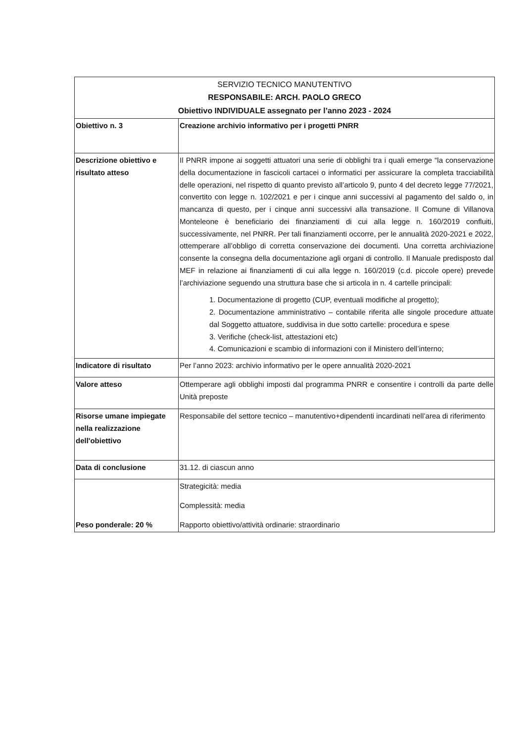| SERVIZIO TECNICO MANUTENTIVO RESPONSABILE: ARCH. PAOLO GRECO Obiettivo INDIVIDUALE assegnato per l’anno 2023 - 2024 | |
| --- | --- |
| Obiettivo n. 3 | Creazione archivio informativo per i progetti PNRR |
| Descrizione obiettivo e risultato atteso | Il PNRR impone ai soggetti attuatori una serie di obblighi tra i quali emerge “la conservazione della documentazione in fascicoli cartacei o informatici per assicurare la completa tracciabilità delle operazioni, nel rispetto di quanto previsto all’articolo 9, punto 4 del decreto legge 77/2021, convertito con legge n. 102/2021 e per i cinque anni successivi al pagamento del saldo o, in mancanza di questo, per i cinque anni successivi alla transazione. Il Comune di Villanova Monteleone è beneficiario dei finanziamenti di cui alla legge n. 160/2019 confluiti, successivamente, nel PNRR. Per tali finanziamenti occorre, per le annualità 2020-2021 e 2022, ottemperare all’obbligo di corretta conservazione dei documenti. Una corretta archiviazione consente la consegna della documentazione agli organi di controllo. Il Manuale predisposto dal MEF in relazione ai finanziamenti di cui alla legge n. 160/2019 (c.d. piccole opere) prevede l’archiviazione seguendo una struttura base che si articola in n. 4 cartelle principali: 1. Documentazione di progetto (CUP, eventuali modifiche al progetto); 2. Documentazione amministrativo – contabile riferita alle singole procedure attuate dal Soggetto attuatore, suddivisa in due sotto cartelle: procedura e spese 3. Verifiche (check-list, attestazioni etc) 4. Comunicazioni e scambio di informazioni con il Ministero dell’interno; |
| Indicatore di risultato | Per l’anno 2023: archivio informativo per le opere annualità 2020-2021 |
| Valore atteso | Ottemperare agli obblighi imposti dal programma PNRR e consentire i controlli da parte delle Unità preposte |
| Risorse umane impiegate nella realizzazione dell'obiettivo | Responsabile del settore tecnico – manutentivo+dipendenti incardinati nell’area di riferimento |
| Data di conclusione | 31.12. di ciascun anno |
| Peso ponderale: 20 % | Strategicità: media Complessità: media Rapporto obiettivo/attività ordinarie: straordinario |